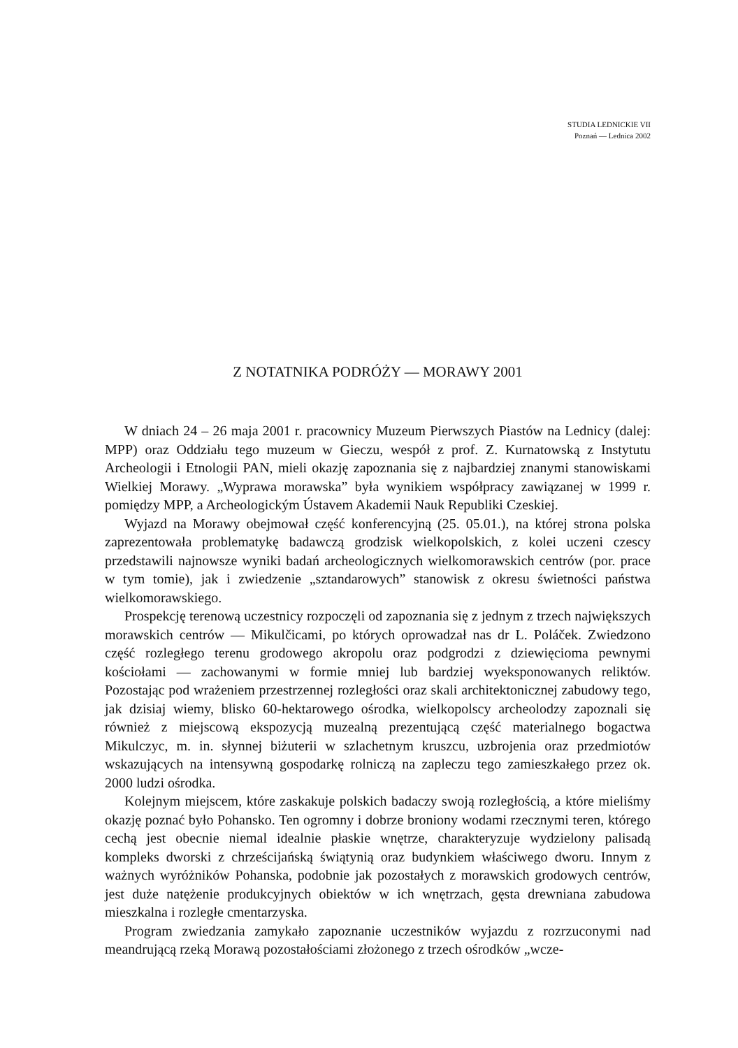STUDIA LEDNICKIE VII
Poznań — Lednica 2002
Z NOTATNIKA PODRÓŻY — MORAWY 2001
W dniach 24 – 26 maja 2001 r. pracownicy Muzeum Pierwszych Piastów na Lednicy (dalej: MPP) oraz Oddziału tego muzeum w Gieczu, wespół z prof. Z. Kurnatowską z Instytutu Archeologii i Etnologii PAN, mieli okazję zapoznania się z najbardziej znanymi stanowiskami Wielkiej Morawy. „Wyprawa morawska” była wynikiem współpracy zawiązanej w 1999 r. pomiędzy MPP, a Archeologickým Ústavem Akademii Nauk Republiki Czeskiej.
Wyjazd na Morawy obejmował część konferencyjną (25. 05.01.), na której strona polska zaprezentowała problematykę badawczą grodzisk wielkopolskich, z kolei uczeni czescy przedstawili najnowsze wyniki badań archeologicznych wielkomorawskich centrów (por. prace w tym tomie), jak i zwiedzenie „sztandarowych” stanowisk z okresu świetności państwa wielkomorawskiego.
Prospekcję terenową uczestnicy rozpoczęli od zapoznania się z jednym z trzech największych morawskich centrów — Mikulčicami, po których oprowadzał nas dr L. Poláček. Zwiedzono część rozległego terenu grodowego akropolu oraz podgrodzi z dziewięcioma pewnymi kościołami — zachowanymi w formie mniej lub bardziej wyeksponowanych reliktów. Pozostając pod wrażeniem przestrzennej rozległości oraz skali architektonicznej zabudowy tego, jak dzisiaj wiemy, blisko 60-hektarowego ośrodka, wielkopolscy archeolodzy zapoznali się również z miejscową ekspozycją muzealną prezentującą część materialnego bogactwa Mikulczyc, m. in. słynnej biżuterii w szlachetnym kruszcu, uzbrojenia oraz przedmiotów wskazujących na intensywną gospodarkę rolniczą na zapleczu tego zamieszkałego przez ok. 2000 ludzi ośrodka.
Kolejnym miejscem, które zaskakuje polskich badaczy swoją rozległością, a które mieliśmy okazję poznać było Pohansko. Ten ogromny i dobrze broniony wodami rzecznymi teren, którego cechą jest obecnie niemal idealnie płaskie wnętrze, charakteryzuje wydzielony palisadą kompleks dworski z chrześcijańską świątynią oraz budynkiem właściwego dworu. Innym z ważnych wyróżników Pohanska, podobnie jak pozostałych z morawskich grodowych centrów, jest duże natężenie produkcyjnych obiektów w ich wnętrzach, gęsta drewniana zabudowa mieszkalna i rozległe cmentarzyska.
Program zwiedzania zamykało zapoznanie uczestników wyjazdu z rozrzuconymi nad meandrującą rzeką Morawą pozostałościami złożonego z trzech ośrodków „wcze-